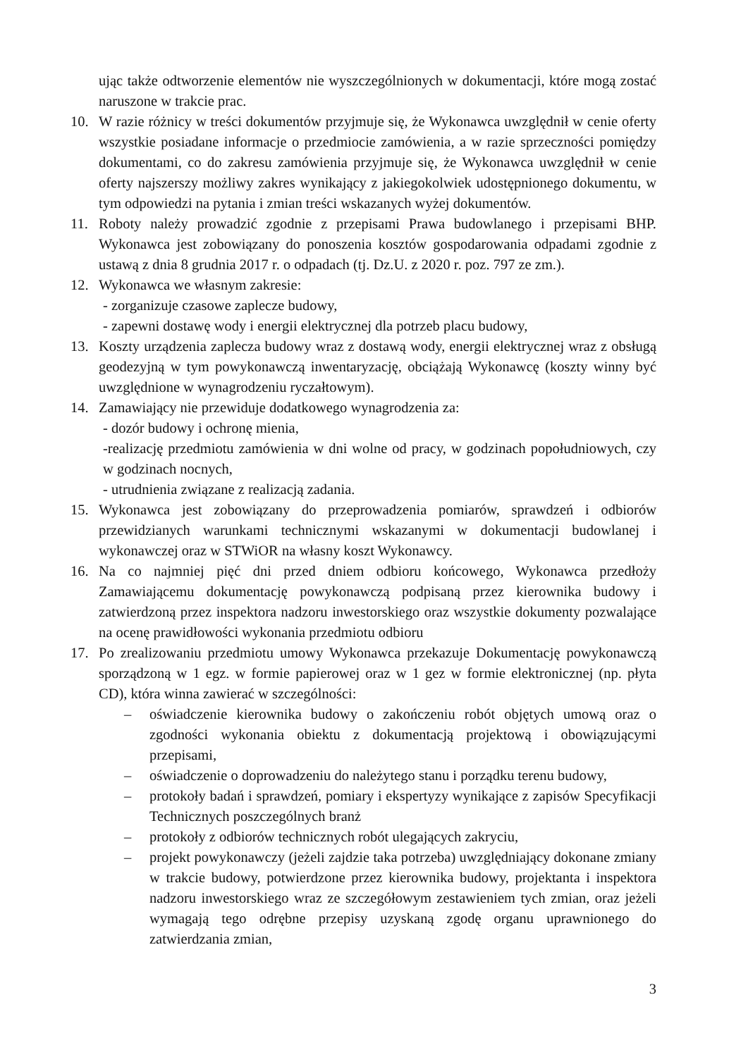ując także odtworzenie elementów nie wyszczególnionych w dokumentacji, które mogą zostać naruszone w trakcie prac.
10. W razie różnicy w treści dokumentów przyjmuje się, że Wykonawca uwzględnił w cenie oferty wszystkie posiadane informacje o przedmiocie zamówienia, a w razie sprzeczności pomiędzy dokumentami, co do zakresu zamówienia przyjmuje się, że Wykonawca uwzględnił w cenie oferty najszerszy możliwy zakres wynikający z jakiegokolwiek udostępnionego dokumentu, w tym odpowiedzi na pytania i zmian treści wskazanych wyżej dokumentów.
11. Roboty należy prowadzić zgodnie z przepisami Prawa budowlanego i przepisami BHP. Wykonawca jest zobowiązany do ponoszenia kosztów gospodarowania odpadami zgodnie z ustawą z dnia 8 grudnia 2017 r. o odpadach (tj. Dz.U. z 2020 r. poz. 797 ze zm.).
12. Wykonawca we własnym zakresie:
- zorganizuje czasowe zaplecze budowy,
- zapewni dostawę wody i energii elektrycznej dla potrzeb placu budowy,
13. Koszty urządzenia zaplecza budowy wraz z dostawą wody, energii elektrycznej wraz z obsługą geodezyjną w tym powykonawczą inwentaryzację, obciążają Wykonawcę (koszty winny być uwzględnione w wynagrodzeniu ryczałtowym).
14. Zamawiający nie przewiduje dodatkowego wynagrodzenia za:
- dozór budowy i ochronę mienia,
-realizację przedmiotu zamówienia w dni wolne od pracy, w godzinach popołudniowych, czy w godzinach nocnych,
- utrudnienia związane z realizacją zadania.
15. Wykonawca jest zobowiązany do przeprowadzenia pomiarów, sprawdzeń i odbiorów przewidzianych warunkami technicznymi wskazanymi w dokumentacji budowlanej i wykonawczej oraz w STWiOR na własny koszt Wykonawcy.
16. Na co najmniej pięć dni przed dniem odbioru końcowego, Wykonawca przedłoży Zamawiającemu dokumentację powykonawczą podpisaną przez kierownika budowy i zatwierdzoną przez inspektora nadzoru inwestorskiego oraz wszystkie dokumenty pozwalające na ocenę prawidłowości wykonania przedmiotu odbioru
17. Po zrealizowaniu przedmiotu umowy Wykonawca przekazuje Dokumentację powykonawczą sporządzoną w 1 egz. w formie papierowej oraz w 1 gez w formie elektronicznej (np. płyta CD), która winna zawierać w szczególności:
– oświadczenie kierownika budowy o zakończeniu robót objętych umową oraz o zgodności wykonania obiektu z dokumentacją projektową i obowiązującymi przepisami,
– oświadczenie o doprowadzeniu do należytego stanu i porządku terenu budowy,
– protokoły badań i sprawdzeń, pomiary i ekspertyzy wynikające z zapisów Specyfikacji Technicznych poszczególnych branż
– protokoły z odbiorów technicznych robót ulegających zakryciu,
– projekt powykonawczy (jeżeli zajdzie taka potrzeba) uwzględniający dokonane zmiany w trakcie budowy, potwierdzone przez kierownika budowy, projektanta i inspektora nadzoru inwestorskiego wraz ze szczegółowym zestawieniem tych zmian, oraz jeżeli wymagają tego odrębne przepisy uzyskaną zgodę organu uprawnionego do zatwierdzania zmian,
3